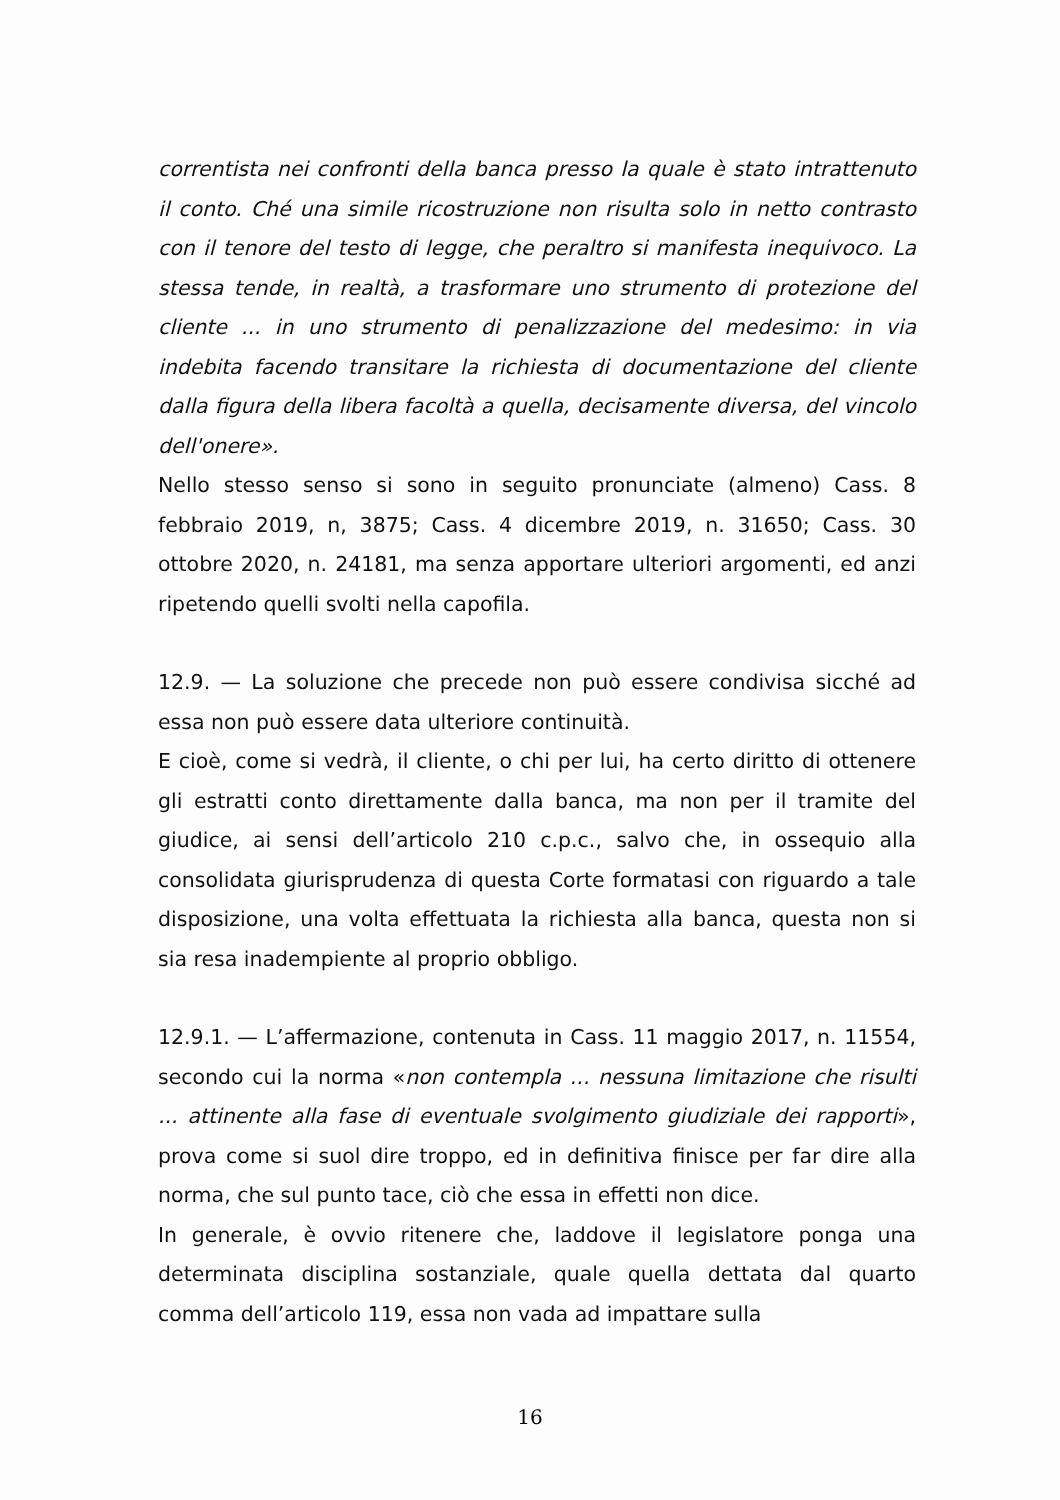correntista nei confronti della banca presso la quale è stato intrattenuto il conto. Ché una simile ricostruzione non risulta solo in netto contrasto con il tenore del testo di legge, che peraltro si manifesta inequivoco. La stessa tende, in realtà, a trasformare uno strumento di protezione del cliente ... in uno strumento di penalizzazione del medesimo: in via indebita facendo transitare la richiesta di documentazione del cliente dalla figura della libera facoltà a quella, decisamente diversa, del vincolo dell'onere».
Nello stesso senso si sono in seguito pronunciate (almeno) Cass. 8 febbraio 2019, n, 3875; Cass. 4 dicembre 2019, n. 31650; Cass. 30 ottobre 2020, n. 24181, ma senza apportare ulteriori argomenti, ed anzi ripetendo quelli svolti nella capofila.
12.9. — La soluzione che precede non può essere condivisa sicché ad essa non può essere data ulteriore continuità.
E cioè, come si vedrà, il cliente, o chi per lui, ha certo diritto di ottenere gli estratti conto direttamente dalla banca, ma non per il tramite del giudice, ai sensi dell’articolo 210 c.p.c., salvo che, in ossequio alla consolidata giurisprudenza di questa Corte formatasi con riguardo a tale disposizione, una volta effettuata la richiesta alla banca, questa non si sia resa inadempiente al proprio obbligo.
12.9.1. — L’affermazione, contenuta in Cass. 11 maggio 2017, n. 11554, secondo cui la norma «non contempla ... nessuna limitazione che risulti ... attinente alla fase di eventuale svolgimento giudiziale dei rapporti», prova come si suol dire troppo, ed in definitiva finisce per far dire alla norma, che sul punto tace, ciò che essa in effetti non dice.
In generale, è ovvio ritenere che, laddove il legislatore ponga una determinata disciplina sostanziale, quale quella dettata dal quarto comma dell’articolo 119, essa non vada ad impattare sulla
16